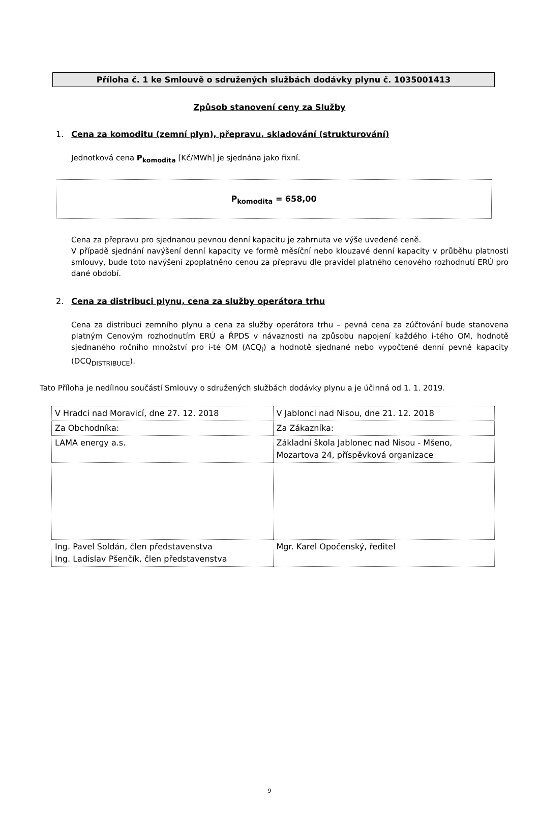Příloha č. 1 ke Smlouvě o sdružených službách dodávky plynu č. 1035001413
Způsob stanovení ceny za Služby
1. Cena za komoditu (zemní plyn), přepravu, skladování (strukturování)
Jednotková cena P<sub>komodita</sub> [Kč/MWh] je sjednána jako fixní.
P<sub>komodita</sub> = 658,00
Cena za přepravu pro sjednanou pevnou denní kapacitu je zahrnuta ve výše uvedené ceně.
V případě sjednání navýšení denní kapacity ve formě měsíční nebo klouzavé denní kapacity v průběhu platnosti smlouvy, bude toto navýšení zpoplatněno cenou za přepravu dle pravidel platného cenového rozhodnutí ERÚ pro dané období.
2. Cena za distribuci plynu, cena za služby operátora trhu
Cena za distribuci zemního plynu a cena za služby operátora trhu – pevná cena za zúčtování bude stanovena platným Cenovým rozhodnutím ERÚ a ŘPDS v návaznosti na způsobu napojení každého i-tého OM, hodnotě sjednaného ročního množství pro i-té OM (ACQ<sub>i</sub>) a hodnotě sjednané nebo vypočtené denní pevné kapacity (DCQ<sub>DISTRIBUCE</sub>).
Tato Příloha je nedílnou součástí Smlouvy o sdružených službách dodávky plynu a je účinná od 1. 1. 2019.
| V Hradci nad Moravicí, dne 27. 12. 2018 | V Jablonci nad Nisou, dne 21. 12. 2018 |
| Za Obchodníka: | Za Zákazníka: |
| LAMA energy a.s. | Základní škola Jablonec nad Nisou - Mšeno, Mozartova 24, příspěvková organizace |
| Ing. Pavel Soldán, člen představenstva Ing. Ladislav Pšenčík, člen představenstva | Mgr. Karel Opočenský, ředitel |
9